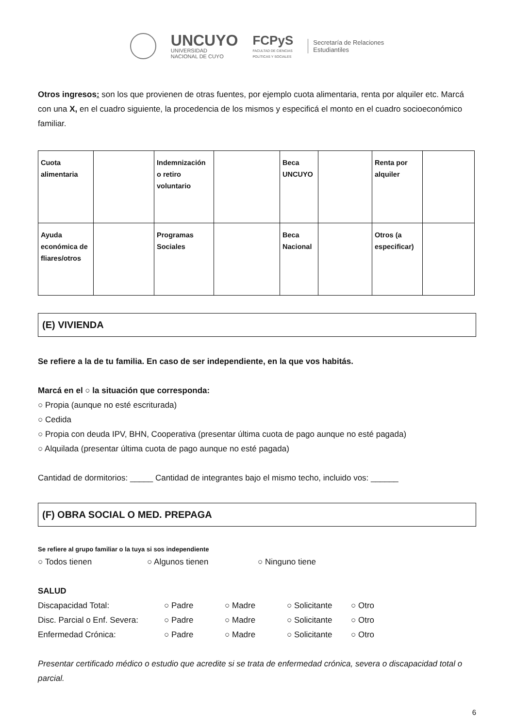UNCUYO
UNIVERSIDAD
NACIONAL DE CUYO
FCPyS
FACULTAD DE CIENCIAS
POLÍTICAS Y SOCIALES
Secretaría de Relaciones
Estudiantiles
Otros ingresos: son los que provienen de otras fuentes, por ejemplo cuota alimentaria, renta por alquiler etc. Marcá con una X, en el cuadro siguiente, la procedencia de los mismos y especificá el monto en el cuadro socioeconómico familiar.
| Cuota alimentaria | | Indemnización o retiro voluntario | | Beca UNCUYO | | Renta por alquiler | |
| Ayuda económica de fliares/otros | | Programas Sociales | | Beca Nacional | | Otros (a especificar) | |
(E) VIVIENDA
Se refiere a la de tu familia. En caso de ser independiente, en la que vos habitás.
Marcá en el ○ la situación que corresponda:
○ Propia (aunque no esté escriturada)
○ Cedida
○ Propia con deuda IPV, BHN, Cooperativa (presentar última cuota de pago aunque no esté pagada)
○ Alquilada (presentar última cuota de pago aunque no esté pagada)
Cantidad de dormitorios: _____ Cantidad de integrantes bajo el mismo techo, incluido vos: ______
(F) OBRA SOCIAL O MED. PREPAGA
Se refiere al grupo familiar o la tuya si sos independiente
○ Todos tienen ○ Algunos tienen ○ Ninguno tiene
SALUD
Discapacidad Total: ○ Padre ○ Madre ○ Solicitante ○ Otro
Disc. Parcial o Enf. Severa: ○ Padre ○ Madre ○ Solicitante ○ Otro
Enfermedad Crónica: ○ Padre ○ Madre ○ Solicitante ○ Otro
Presentar certificado médico o estudio que acredite si se trata de enfermedad crónica, severa o discapacidad total o parcial.
6